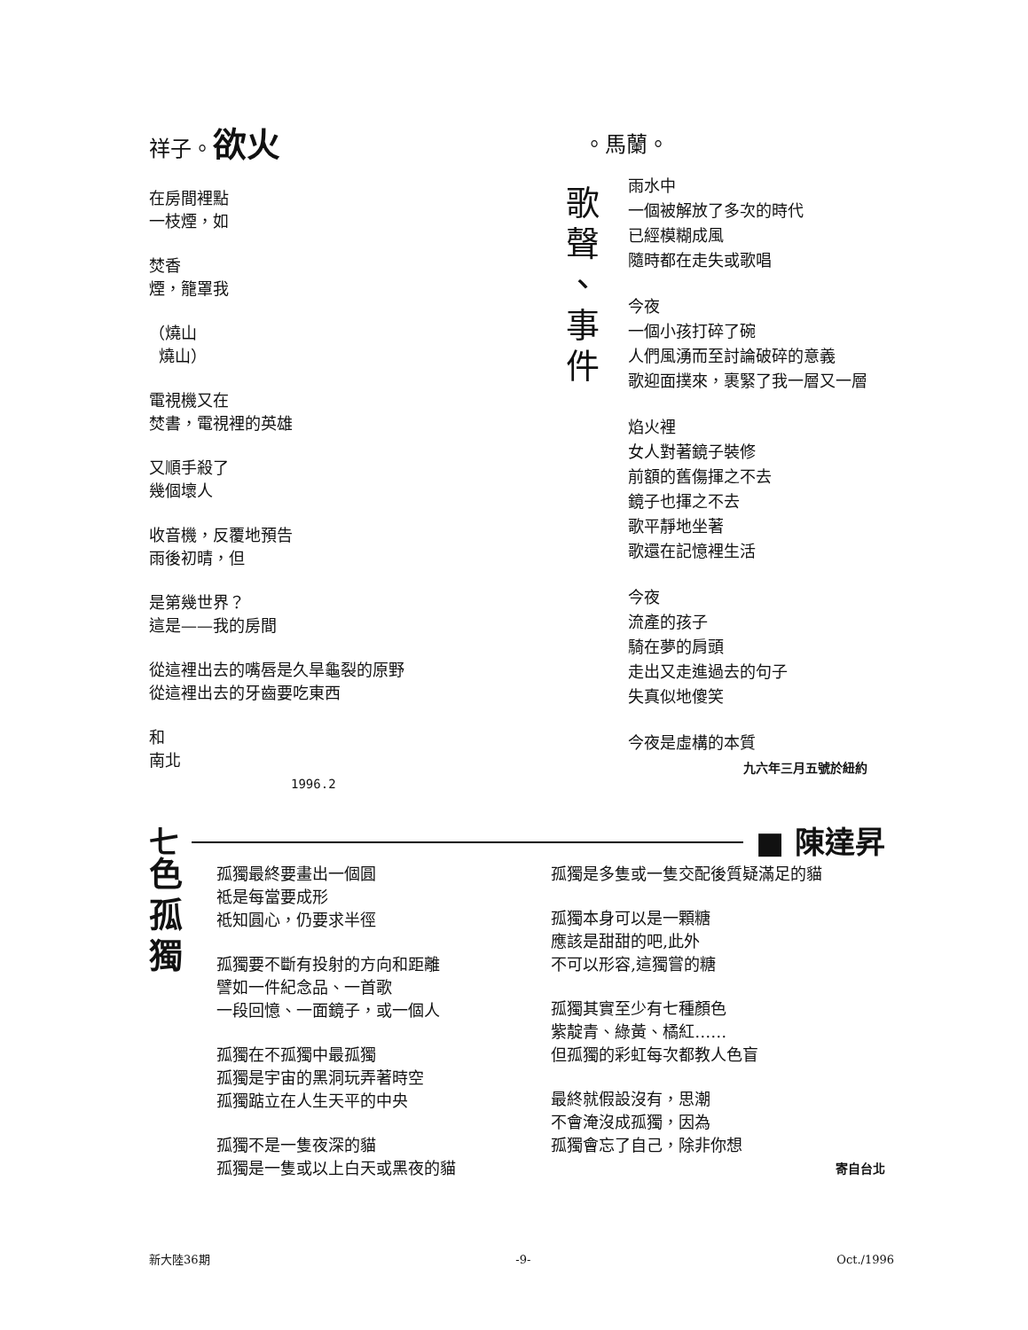祥子。欲火
在房間裡點
一枝煙，如
焚香
煙，籠罩我
（燒山
燒山）
電視機又在
焚書，電視裡的英雄
又順手殺了
幾個壞人
收音機，反覆地預告
雨後初晴，但
是第幾世界？
這是——我的房間
從這裡出去的嘴唇是久旱龜裂的原野
從這裡出去的牙齒要吃東西
和
南北
1996.2
。馬蘭。
歌
聲
、
事
件
雨水中
一個被解放了多次的時代
已經模糊成風
隨時都在走失或歌唱
今夜
一個小孩打碎了碗
人們風湧而至討論破碎的意義
歌迎面撲來，裹緊了我一層又一層
焰火裡
女人對著鏡子裝修
前額的舊傷揮之不去
鏡子也揮之不去
歌平靜地坐著
歌還在記憶裡生活
今夜
流產的孩子
騎在夢的肩頭
走出又走進過去的句子
失真似地傻笑
今夜是虛構的本質
九六年三月五號於紐約
七 ■ 陳達昇
色
孤
獨
孤獨最終要畫出一個圓
祗是每當要成形
祗知圓心，仍要求半徑
孤獨要不斷有投射的方向和距離
譬如一件紀念品、一首歌
一段回憶、一面鏡子，或一個人
孤獨在不孤獨中最孤獨
孤獨是宇宙的黑洞玩弄著時空
孤獨踮立在人生天平的中央
孤獨不是一隻夜深的貓
孤獨是一隻或以上白天或黑夜的貓
孤獨是多隻或一隻交配後質疑滿足的貓
孤獨本身可以是一顆糖
應該是甜甜的吧,此外
不可以形容,這獨嘗的糖
孤獨其實至少有七種顏色
紫靛青、綠黃、橘紅……
但孤獨的彩虹每次都教人色盲
最終就假設沒有，思潮
不會淹沒成孤獨，因為
孤獨會忘了自己，除非你想
寄自台北
新大陸36期 -9- Oct./1996